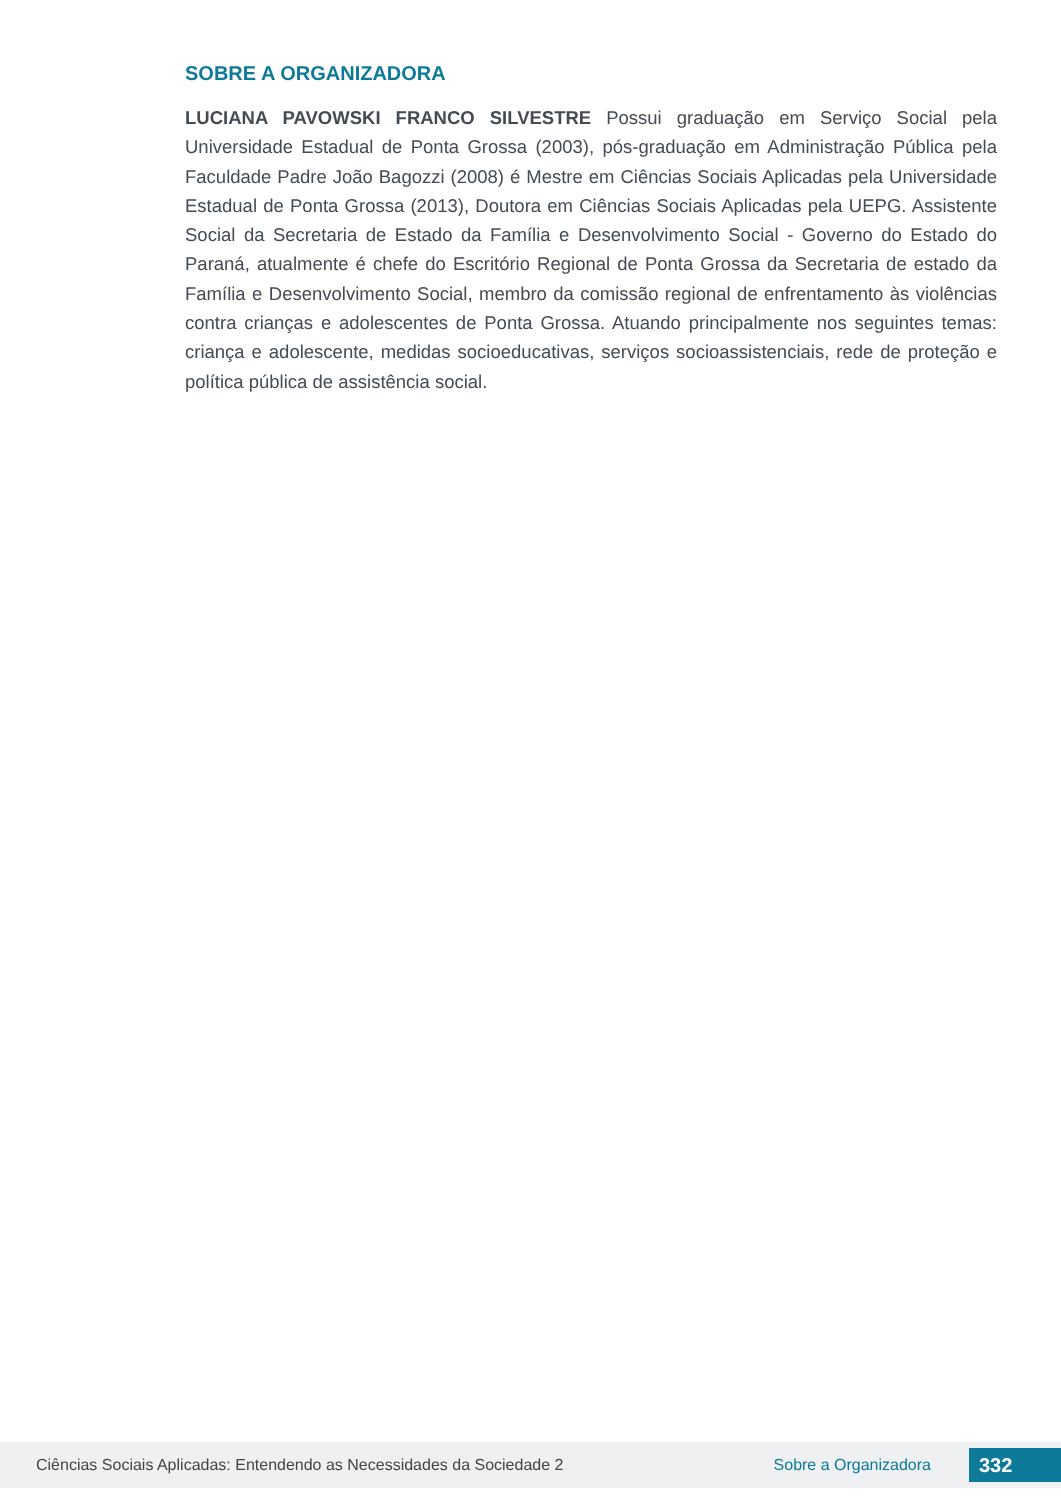SOBRE A ORGANIZADORA
LUCIANA PAVOWSKI FRANCO SILVESTRE Possui graduação em Serviço Social pela Universidade Estadual de Ponta Grossa (2003), pós-graduação em Administração Pública pela Faculdade Padre João Bagozzi (2008) é Mestre em Ciências Sociais Aplicadas pela Universidade Estadual de Ponta Grossa (2013), Doutora em Ciências Sociais Aplicadas pela UEPG. Assistente Social da Secretaria de Estado da Família e Desenvolvimento Social - Governo do Estado do Paraná, atualmente é chefe do Escritório Regional de Ponta Grossa da Secretaria de estado da Família e Desenvolvimento Social, membro da comissão regional de enfrentamento às violências contra crianças e adolescentes de Ponta Grossa. Atuando principalmente nos seguintes temas: criança e adolescente, medidas socioeducativas, serviços socioassistenciais, rede de proteção e política pública de assistência social.
Ciências Sociais Aplicadas: Entendendo as Necessidades da Sociedade 2 Sobre a Organizadora 332